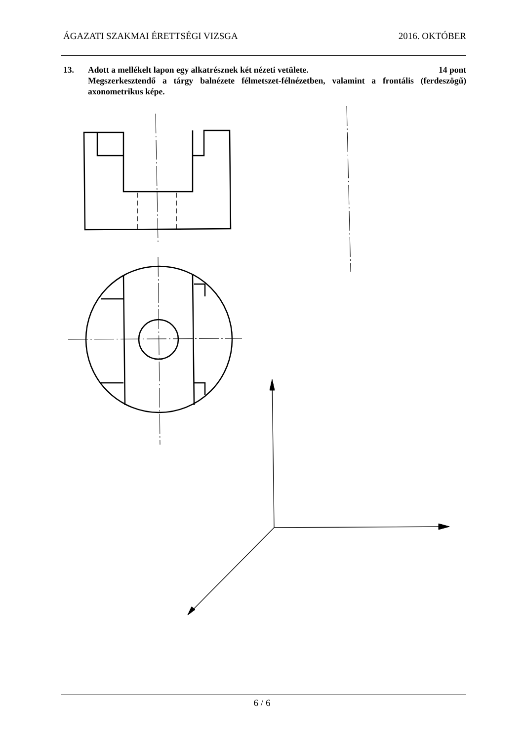ÁGAZATI SZAKMAI ÉRETTSÉGI VIZSGA 2016. OKTÓBER
13. Adott a mellékelt lapon egy alkatrésznek két nézeti vetülete. 14 pont
Megszerkesztendő a tárgy balnézete félmetszet-félnézetben, valamint a frontális (ferdeszögű) axonometrikus képe.
6 / 6